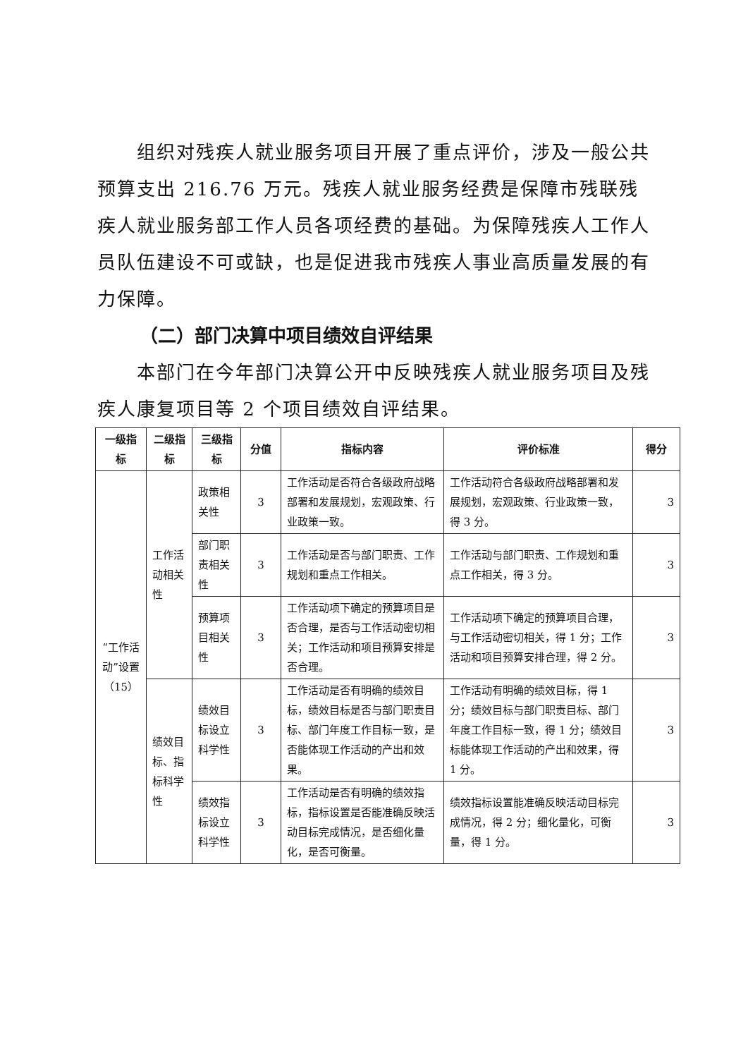组织对残疾人就业服务项目开展了重点评价，涉及一般公共预算支出 216.76 万元。残疾人就业服务经费是保障市残联残疾人就业服务部工作人员各项经费的基础。为保障残疾人工作人员队伍建设不可或缺，也是促进我市残疾人事业高质量发展的有力保障。
（二）部门决算中项目绩效自评结果
本部门在今年部门决算公开中反映残疾人就业服务项目及残疾人康复项目等 2 个项目绩效自评结果。
| 一级指标 | 二级指标 | 三级指标 | 分值 | 指标内容 | 评价标准 | 得分 |
| --- | --- | --- | --- | --- | --- | --- |
| “工作活动”设置（15） | 工作活动相关性 | 政策相关性 | 3 | 工作活动是否符合各级政府战略部署和发展规划，宏观政策、行业政策一致。 | 工作活动符合各级政府战略部署和发展规划，宏观政策、行业政策一致，得 3 分。 | 3 |
| | | 部门职责相关性 | 3 | 工作活动是否与部门职责、工作规划和重点工作相关。 | 工作活动与部门职责、工作规划和重点工作相关，得 3 分。 | 3 |
| | | 预算项目相关性 | 3 | 工作活动项下确定的预算项目是否合理，是否与工作活动密切相关；工作活动和项目预算安排是否合理。 | 工作活动项下确定的预算项目合理，与工作活动密切相关，得 1 分；工作活动和项目预算安排合理，得 2 分。 | 3 |
| | 绩效目标、指标科学性 | 绩效目标设立科学性 | 3 | 工作活动是否有明确的绩效目标，绩效目标是否与部门职责目标、部门年度工作目标一致，是否能体现工作活动的产出和效果。 | 工作活动有明确的绩效目标，得 1 分；绩效目标与部门职责目标、部门年度工作目标一致，得 1 分；绩效目标能体现工作活动的产出和效果，得 1 分。 | 3 |
| | | 绩效指标设立科学性 | 3 | 工作活动是否有明确的绩效指标，指标设置是否能准确反映活动目标完成情况，是否细化量化，是否可衡量。 | 绩效指标设置能准确反映活动目标完成情况，得 2 分；细化量化，可衡量，得 1 分。 | 3 |